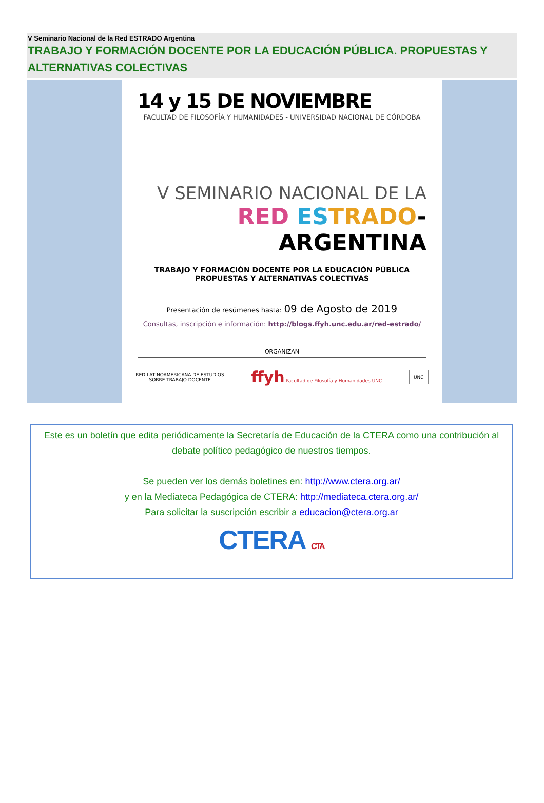V Seminario Nacional de la Red ESTRADO Argentina
TRABAJO Y FORMACIÓN DOCENTE POR LA EDUCACIÓN PÚBLICA. PROPUESTAS Y ALTERNATIVAS COLECTIVAS
14 y 15 DE NOVIEMBRE
FACULTAD DE FILOSOFÍA Y HUMANIDADES - UNIVERSIDAD NACIONAL DE CÓRDOBA
V SEMINARIO NACIONAL DE LA
RED ES TRADO-ARGENTINA
TRABAJO Y FORMACIÓN DOCENTE POR LA EDUCACIÓN PÚBLICA
PROPUESTAS Y ALTERNATIVAS COLECTIVAS
Presentación de resúmenes hasta: 09 de Agosto de 2019
Consultas, inscripción e información: http://blogs.ffyh.unc.edu.ar/red-estrado/
ORGANIZAN
RED LATINOAMERICANA DE ESTUDIOS
SOBRE TRABAJO DOCENTE ffyh Facultad de Filosofía y Humanidades UNC UNC
Este es un boletín que edita periódicamente la Secretaría de Educación de la CTERA como una contribución al debate político pedagógico de nuestros tiempos.
Se pueden ver los demás boletines en: http://www.ctera.org.ar/
y en la Mediateca Pedagógica de CTERA: http://mediateca.ctera.org.ar/
Para solicitar la suscripción escribir a educacion@ctera.org.ar
CTERA CTA